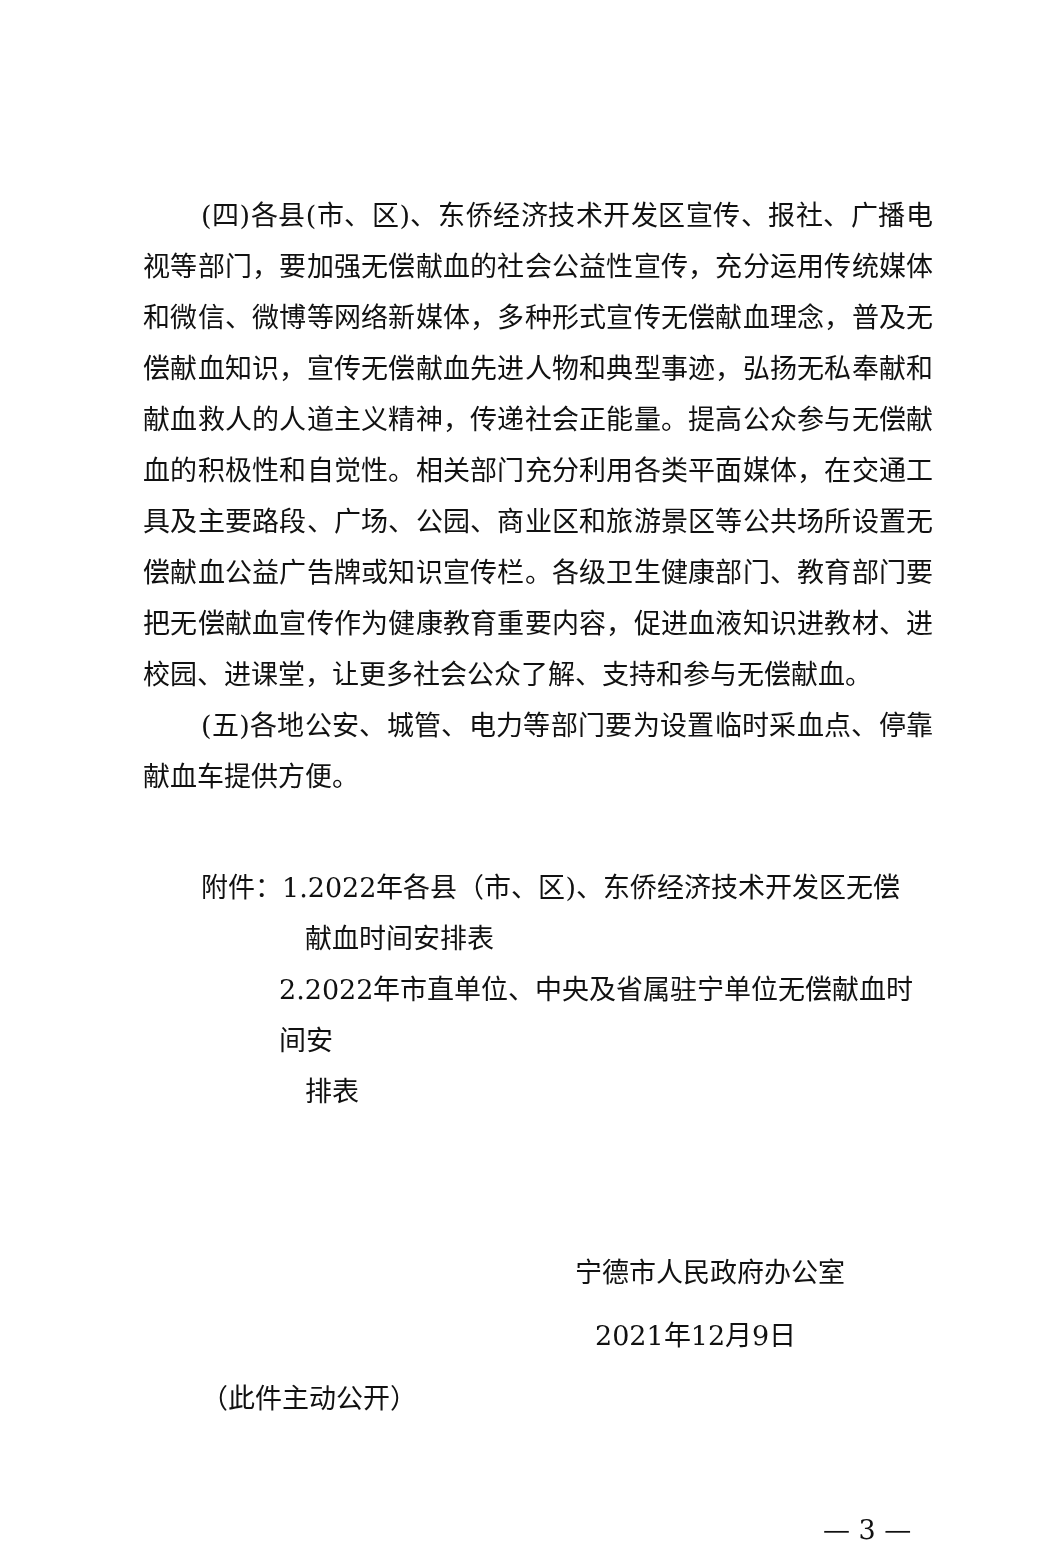(四)各县(市、区)、东侨经济技术开发区宣传、报社、广播电视等部门，要加强无偿献血的社会公益性宣传，充分运用传统媒体和微信、微博等网络新媒体，多种形式宣传无偿献血理念，普及无偿献血知识，宣传无偿献血先进人物和典型事迹，弘扬无私奉献和献血救人的人道主义精神，传递社会正能量。提高公众参与无偿献血的积极性和自觉性。相关部门充分利用各类平面媒体，在交通工具及主要路段、广场、公园、商业区和旅游景区等公共场所设置无偿献血公益广告牌或知识宣传栏。各级卫生健康部门、教育部门要把无偿献血宣传作为健康教育重要内容，促进血液知识进教材、进校园、进课堂，让更多社会公众了解、支持和参与无偿献血。
(五)各地公安、城管、电力等部门要为设置临时采血点、停靠献血车提供方便。
附件：1.2022年各县（市、区)、东侨经济技术开发区无偿
献血时间安排表
2.2022年市直单位、中央及省属驻宁单位无偿献血时间安
排表
宁德市人民政府办公室
2021年12月9日
（此件主动公开）
— 3 —